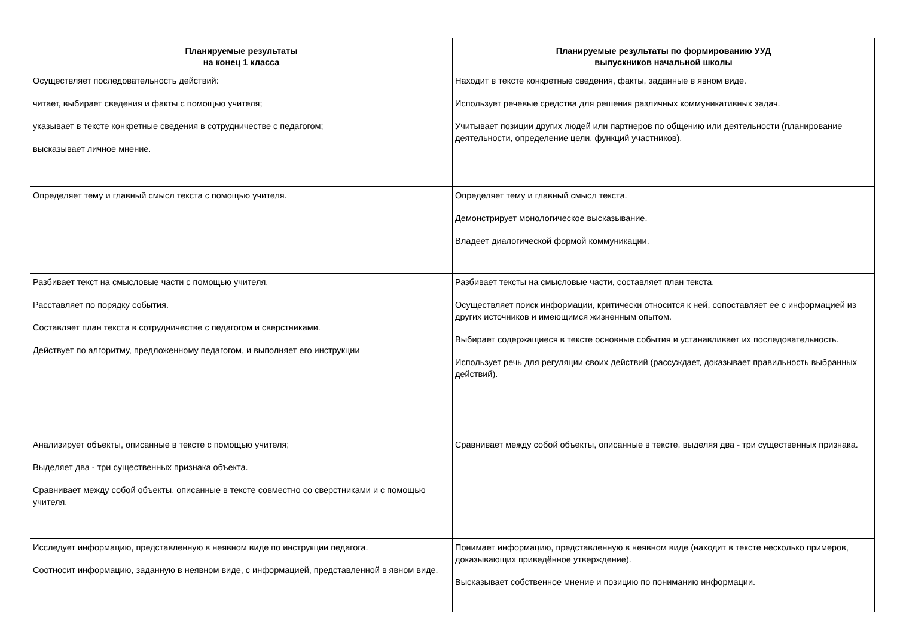| Планируемые результаты на конец 1 класса | Планируемые результаты по формированию УУД выпускников начальной школы |
| --- | --- |
| Осуществляет последовательность действий: читает, выбирает сведения и факты с помощью учителя; указывает в тексте конкретные сведения в сотрудничестве с педагогом; высказывает личное мнение. | Находит в тексте конкретные сведения, факты, заданные в явном виде. Использует речевые средства для решения различных коммуникативных задач. Учитывает позиции других людей или партнеров по общению или деятельности (планирование деятельности, определение цели, функций участников). |
| Определяет тему и главный смысл текста с помощью учителя. | Определяет тему и главный смысл текста. Демонстрирует монологическое высказывание. Владеет диалогической формой коммуникации. |
| Разбивает текст на смысловые части с помощью учителя. Расставляет по порядку события. Составляет план текста в сотрудничестве с педагогом и сверстниками. Действует по алгоритму, предложенному педагогом, и выполняет его инструкции | Разбивает тексты на смысловые части, составляет план текста. Осуществляет поиск информации, критически относится к ней, сопоставляет ее с информацией из других источников и имеющимся жизненным опытом. Выбирает содержащиеся в тексте основные события и устанавливает их последовательность. Использует речь для регуляции своих действий (рассуждает, доказывает правильность выбранных действий). |
| Анализирует объекты, описанные в тексте с помощью учителя; Выделяет два - три существенных признака объекта. Сравнивает между собой объекты, описанные в тексте совместно со сверстниками и с помощью учителя. | Сравнивает между собой объекты, описанные в тексте, выделяя два - три существенных признака. |
| Исследует информацию, представленную в неявном виде по инструкции педагога. Соотносит информацию, заданную в неявном виде, с информацией, представленной в явном виде. | Понимает информацию, представленную в неявном виде (находит в тексте несколько примеров, доказывающих приведённое утверждение). Высказывает собственное мнение и позицию по пониманию информации. |